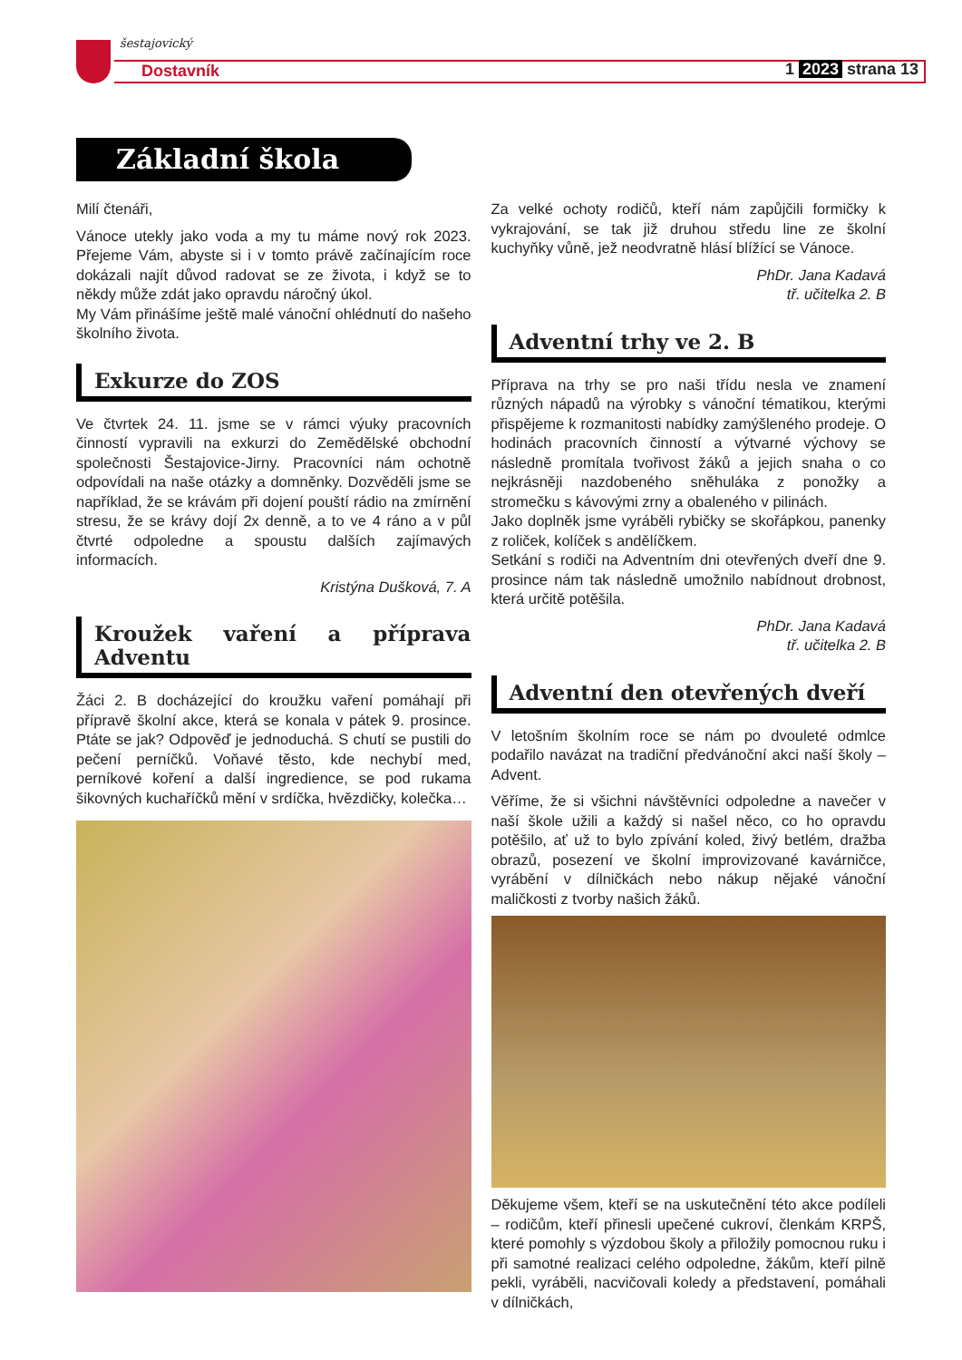šestajovický
Dostavník 1 2023 strana 13
Základní škola
Milí čtenáři,
Vánoce utekly jako voda a my tu máme nový rok 2023. Přejeme Vám, abyste si i v tomto právě začínajícím roce dokázali najít důvod radovat se ze života, i když se to někdy může zdát jako opravdu náročný úkol.
My Vám přinášíme ještě malé vánoční ohlédnutí do našeho školního života.
Exkurze do ZOS
Ve čtvrtek 24. 11. jsme se v rámci výuky pracovních činností vypravili na exkurzi do Zemědělské obchodní společnosti Šestajovice-Jirny. Pracovníci nám ochotně odpovídali na naše otázky a domněnky. Dozvěděli jsme se například, že se krávám při dojení pouští rádio na zmírnění stresu, že se krávy dojí 2x denně, a to ve 4 ráno a v půl čtvrté odpoledne a spoustu dalších zajímavých informacích.
Kristýna Dušková, 7. A
Kroužek vaření a příprava Adventu
Žáci 2. B docházející do kroužku vaření pomáhají při přípravě školní akce, která se konala v pátek 9. prosince. Ptáte se jak? Odpověď je jednoduchá. S chutí se pustili do pečení perníčků. Voňavé těsto, kde nechybí med, perníkové koření a další ingredience, se pod rukama šikovných kuchaříčků mění v srdíčka, hvězdičky, kolečka…
Za velké ochoty rodičů, kteří nám zapůjčili formičky k vykrajování, se tak již druhou středu line ze školní kuchyňky vůně, jež neodvratně hlásí blížící se Vánoce.
PhDr. Jana Kadavá
tř. učitelka 2. B
Adventní trhy ve 2. B
Příprava na trhy se pro naši třídu nesla ve znamení různých nápadů na výrobky s vánoční tématikou, kterými přispějeme k rozmanitosti nabídky zamýšleného prodeje. O hodinách pracovních činností a výtvarné výchovy se následně promítala tvořivost žáků a jejich snaha o co nejkrásněji nazdobeného sněhuláka z ponožky a stromečku s kávovými zrny a obaleného v pilinách.
Jako doplněk jsme vyráběli rybičky se skořápkou, panenky z roliček, kolíček s andělíčkem.
Setkání s rodiči na Adventním dni otevřených dveří dne 9. prosince nám tak následně umožnilo nabídnout drobnost, která určitě potěšila.
PhDr. Jana Kadavá
tř. učitelka 2. B
Adventní den otevřených dveří
V letošním školním roce se nám po dvouleté odmlce podařilo navázat na tradiční předvánoční akci naší školy – Advent.
Věříme, že si všichni návštěvníci odpoledne a navečer v naší škole užili a každý si našel něco, co ho opravdu potěšilo, ať už to bylo zpívání koled, živý betlém, dražba obrazů, posezení ve školní improvizované kavárničce, vyrábění v dílničkách nebo nákup nějaké vánoční maličkosti z tvorby našich žáků.
Děkujeme všem, kteří se na uskutečnění této akce podíleli – rodičům, kteří přinesli upečené cukroví, členkám KRPŠ, které pomohly s výzdobou školy a přiložily pomocnou ruku i při samotné realizaci celého odpoledne, žákům, kteří pilně pekli, vyráběli, nacvičovali koledy a představení, pomáhali v dílničkách,